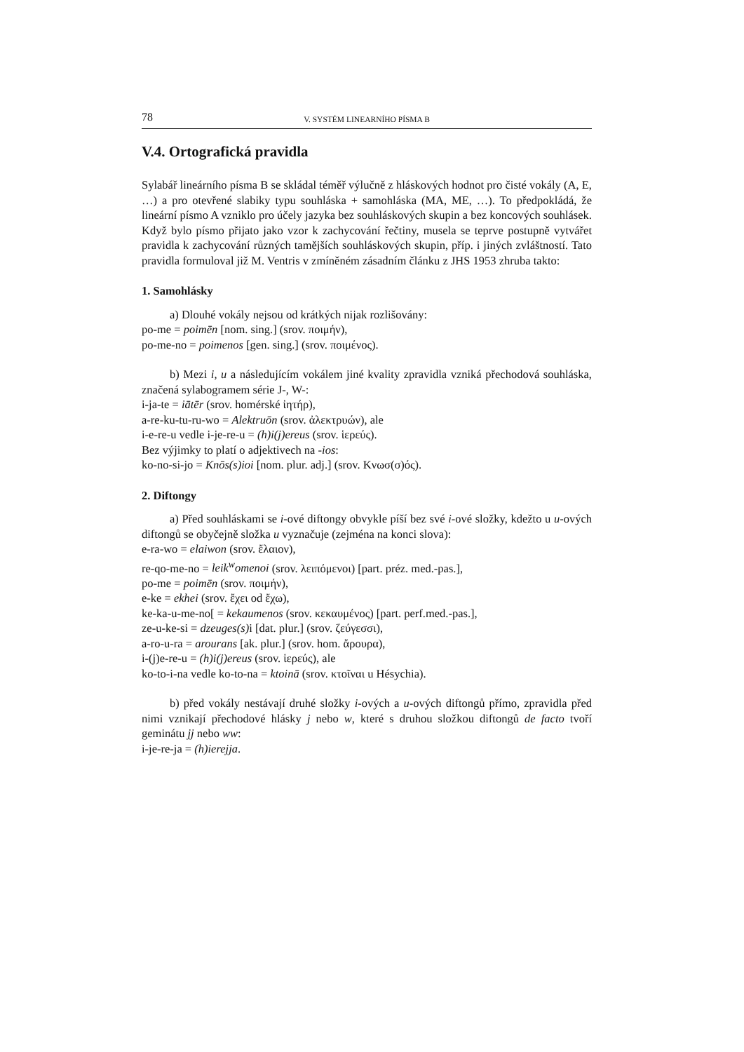78 V. SYSTÉM LINEARNÍHO PÍSMA B
V.4. Ortografická pravidla
Sylabář lineárního písma B se skládal téměř výlučně z hláskových hodnot pro čisté vokály (A, E, …) a pro otevřené slabiky typu souhláska + samohláska (MA, ME, …). To předpokládá, že lineární písmo A vzniklo pro účely jazyka bez souhláskových skupin a bez koncových souhlásek. Když bylo písmo přijato jako vzor k zachycování řečtiny, musela se teprve postupně vytvářet pravidla k zachycování různých tamějších souhláskových skupin, příp. i jiných zvláštností. Tato pravidla formuloval již M. Ventris v zmíněném zásadním článku z JHS 1953 zhruba takto:
1. Samohlásky
a) Dlouhé vokály nejsou od krátkých nijak rozlišovány:
po-me = poimēn [nom. sing.] (srov. ποιμήν),
po-me-no = poimenos [gen. sing.] (srov. ποιμένος).
b) Mezi i, u a následujícím vokálem jiné kvality zpravidla vzniká přechodová souhláska, značená sylabogramem série J-, W-:
i-ja-te = iātēr (srov. homérské ἰητήρ),
a-re-ku-tu-ru-wo = Alektruōn (srov. ἀλεκτρυών), ale
i-e-re-u vedle i-je-re-u = (h)i(j)ereus (srov. ἱερεύς).
Bez výjimky to platí o adjektivech na -ios:
ko-no-si-jo = Knōs(s)ioi [nom. plur. adj.] (srov. Κνωσ(σ)ός).
2. Diftongy
a) Před souhláskami se i-ové diftongy obvykle píší bez své i-ové složky, kdežto u u-ových diftongů se obyčejně složka u vyznačuje (zejména na konci slova):
e-ra-wo = elaiwon (srov. ἔλαιον),
re-qo-me-no = leik<sup>w</sup>omenoi (srov. λειπόμενοι) [part. préz. med.-pas.],
po-me = poimēn (srov. ποιμήν),
e-ke = ekhei (srov. ἔχει od ἔχω),
ke-ka-u-me-no[ = kekaumenos (srov. κεκαυμένος) [part. perf.med.-pas.],
ze-u-ke-si = dzeuges(s) i [dat. plur.] (srov. ζεύγεσσι),
a-ro-u-ra = arourans [ak. plur.] (srov. hom. ἄρουρα),
i-(j)e-re-u = (h)i(j)ereus (srov. ἱερεύς), ale
ko-to-i-na vedle ko-to-na = ktoinā (srov. κτοῖναι u Hésychia).
b) před vokály nestávají druhé složky i-ových a u-ových diftongů přímo, zpravidla před nimi vznikají přechodové hlásky j nebo w, které s druhou složkou diftongů de facto tvoří geminátu jj nebo ww:
i-je-re-ja = (h)ierejja.